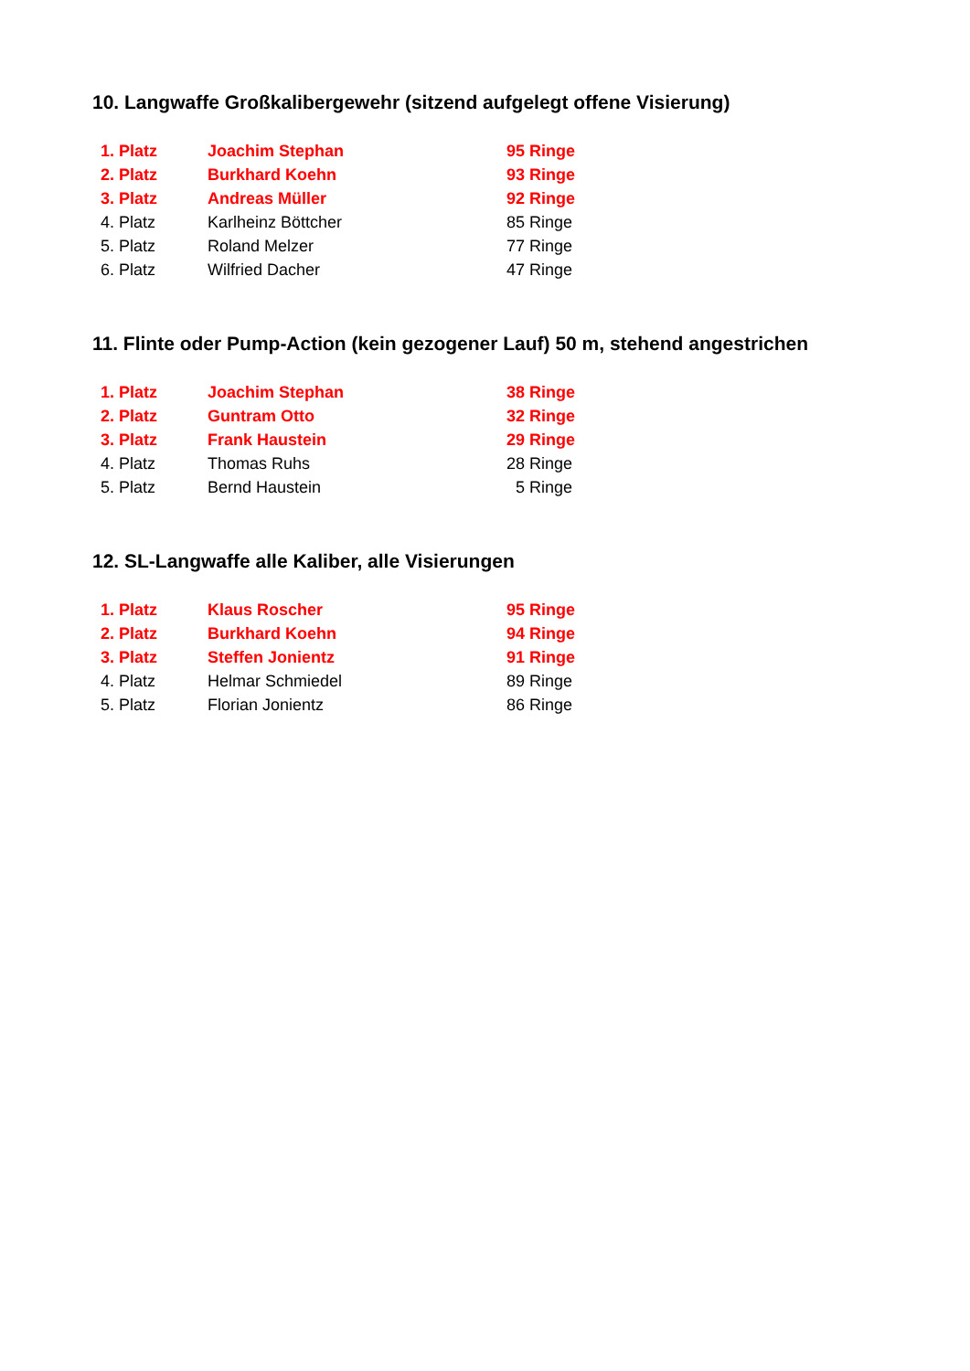10. Langwaffe Großkalibergewehr (sitzend aufgelegt offene Visierung)
| 1. Platz | Joachim Stephan | 95 Ringe |
| 2. Platz | Burkhard Koehn | 93 Ringe |
| 3. Platz | Andreas Müller | 92 Ringe |
| 4. Platz | Karlheinz Böttcher | 85 Ringe |
| 5. Platz | Roland Melzer | 77 Ringe |
| 6. Platz | Wilfried Dacher | 47 Ringe |
11. Flinte oder Pump-Action (kein gezogener Lauf) 50 m, stehend angestrichen
| 1. Platz | Joachim Stephan | 38 Ringe |
| 2. Platz | Guntram Otto | 32 Ringe |
| 3. Platz | Frank Haustein | 29 Ringe |
| 4. Platz | Thomas Ruhs | 28 Ringe |
| 5. Platz | Bernd Haustein | 5 Ringe |
12. SL-Langwaffe alle Kaliber, alle Visierungen
| 1. Platz | Klaus Roscher | 95 Ringe |
| 2. Platz | Burkhard Koehn | 94 Ringe |
| 3. Platz | Steffen Jonientz | 91 Ringe |
| 4. Platz | Helmar Schmiedel | 89 Ringe |
| 5. Platz | Florian Jonientz | 86 Ringe |